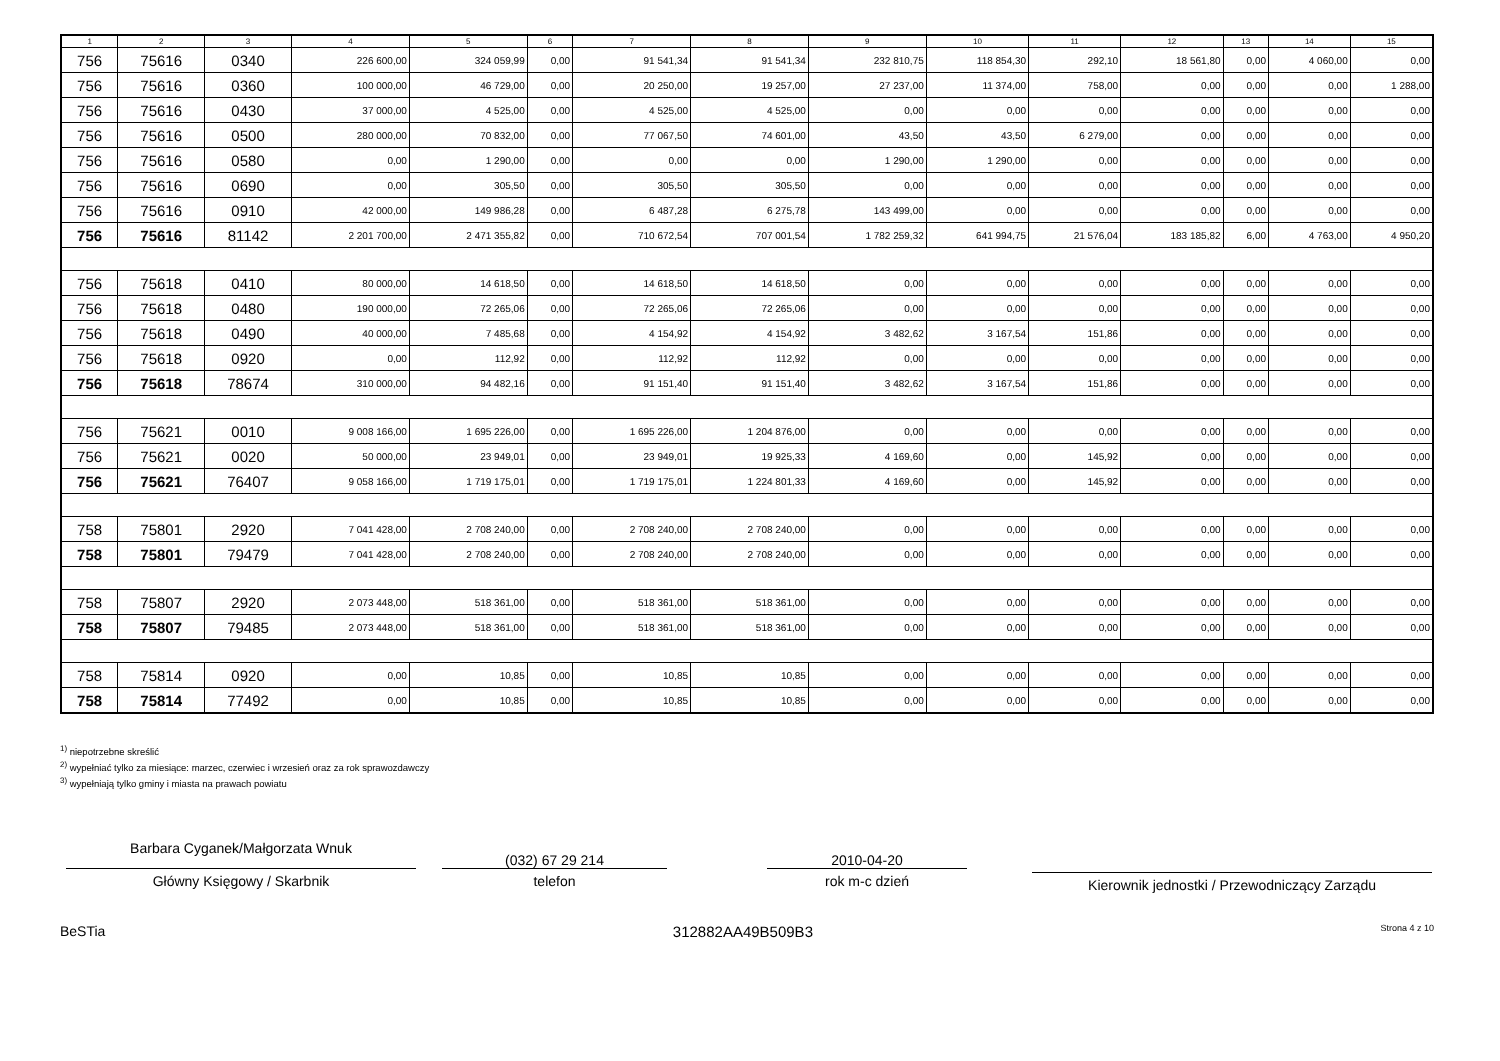| 1 | 2 | 3 | 4 | 5 | 6 | 7 | 8 | 9 | 10 | 11 | 12 | 13 | 14 | 15 |
| --- | --- | --- | --- | --- | --- | --- | --- | --- | --- | --- | --- | --- | --- | --- |
| 756 | 75616 | 0340 | 226 600,00 | 324 059,99 | 0,00 | 91 541,34 | 91 541,34 | 232 810,75 | 118 854,30 | 292,10 | 18 561,80 | 0,00 | 4 060,00 | 0,00 |
| 756 | 75616 | 0360 | 100 000,00 | 46 729,00 | 0,00 | 20 250,00 | 19 257,00 | 27 237,00 | 11 374,00 | 758,00 | 0,00 | 0,00 | 0,00 | 1 288,00 |
| 756 | 75616 | 0430 | 37 000,00 | 4 525,00 | 0,00 | 4 525,00 | 4 525,00 | 0,00 | 0,00 | 0,00 | 0,00 | 0,00 | 0,00 | 0,00 |
| 756 | 75616 | 0500 | 280 000,00 | 70 832,00 | 0,00 | 77 067,50 | 74 601,00 | 43,50 | 43,50 | 6 279,00 | 0,00 | 0,00 | 0,00 | 0,00 |
| 756 | 75616 | 0580 | 0,00 | 1 290,00 | 0,00 | 0,00 | 0,00 | 1 290,00 | 1 290,00 | 0,00 | 0,00 | 0,00 | 0,00 | 0,00 |
| 756 | 75616 | 0690 | 0,00 | 305,50 | 0,00 | 305,50 | 305,50 | 0,00 | 0,00 | 0,00 | 0,00 | 0,00 | 0,00 | 0,00 |
| 756 | 75616 | 0910 | 42 000,00 | 149 986,28 | 0,00 | 6 487,28 | 6 275,78 | 143 499,00 | 0,00 | 0,00 | 0,00 | 0,00 | 0,00 | 0,00 |
| 756 | 75616 | 81142 | 2 201 700,00 | 2 471 355,82 | 0,00 | 710 672,54 | 707 001,54 | 1 782 259,32 | 641 994,75 | 21 576,04 | 183 185,82 | 6,00 | 4 763,00 | 4 950,20 |
| 756 | 75618 | 0410 | 80 000,00 | 14 618,50 | 0,00 | 14 618,50 | 14 618,50 | 0,00 | 0,00 | 0,00 | 0,00 | 0,00 | 0,00 | 0,00 |
| 756 | 75618 | 0480 | 190 000,00 | 72 265,06 | 0,00 | 72 265,06 | 72 265,06 | 0,00 | 0,00 | 0,00 | 0,00 | 0,00 | 0,00 | 0,00 |
| 756 | 75618 | 0490 | 40 000,00 | 7 485,68 | 0,00 | 4 154,92 | 4 154,92 | 3 482,62 | 3 167,54 | 151,86 | 0,00 | 0,00 | 0,00 | 0,00 |
| 756 | 75618 | 0920 | 0,00 | 112,92 | 0,00 | 112,92 | 112,92 | 0,00 | 0,00 | 0,00 | 0,00 | 0,00 | 0,00 | 0,00 |
| 756 | 75618 | 78674 | 310 000,00 | 94 482,16 | 0,00 | 91 151,40 | 91 151,40 | 3 482,62 | 3 167,54 | 151,86 | 0,00 | 0,00 | 0,00 | 0,00 |
| 756 | 75621 | 0010 | 9 008 166,00 | 1 695 226,00 | 0,00 | 1 695 226,00 | 1 204 876,00 | 0,00 | 0,00 | 0,00 | 0,00 | 0,00 | 0,00 | 0,00 |
| 756 | 75621 | 0020 | 50 000,00 | 23 949,01 | 0,00 | 23 949,01 | 19 925,33 | 4 169,60 | 0,00 | 145,92 | 0,00 | 0,00 | 0,00 | 0,00 |
| 756 | 75621 | 76407 | 9 058 166,00 | 1 719 175,01 | 0,00 | 1 719 175,01 | 1 224 801,33 | 4 169,60 | 0,00 | 145,92 | 0,00 | 0,00 | 0,00 | 0,00 |
| 758 | 75801 | 2920 | 7 041 428,00 | 2 708 240,00 | 0,00 | 2 708 240,00 | 2 708 240,00 | 0,00 | 0,00 | 0,00 | 0,00 | 0,00 | 0,00 | 0,00 |
| 758 | 75801 | 79479 | 7 041 428,00 | 2 708 240,00 | 0,00 | 2 708 240,00 | 2 708 240,00 | 0,00 | 0,00 | 0,00 | 0,00 | 0,00 | 0,00 | 0,00 |
| 758 | 75807 | 2920 | 2 073 448,00 | 518 361,00 | 0,00 | 518 361,00 | 518 361,00 | 0,00 | 0,00 | 0,00 | 0,00 | 0,00 | 0,00 | 0,00 |
| 758 | 75807 | 79485 | 2 073 448,00 | 518 361,00 | 0,00 | 518 361,00 | 518 361,00 | 0,00 | 0,00 | 0,00 | 0,00 | 0,00 | 0,00 | 0,00 |
| 758 | 75814 | 0920 | 0,00 | 10,85 | 0,00 | 10,85 | 10,85 | 0,00 | 0,00 | 0,00 | 0,00 | 0,00 | 0,00 | 0,00 |
| 758 | 75814 | 77492 | 0,00 | 10,85 | 0,00 | 10,85 | 10,85 | 0,00 | 0,00 | 0,00 | 0,00 | 0,00 | 0,00 | 0,00 |
<sup>1)</sup> niepotrzebne skreślić
<sup>2)</sup> wypełniać tylko za miesiące: marzec, czerwiec i wrzesień oraz za rok sprawozdawczy
<sup>3)</sup> wypełniają tylko gminy i miasta na prawach powiatu
Barbara Cyganek/Małgorzata Wnuk
Główny Księgowy / Skarbnik
(032) 67 29 214
telefon
2010-04-20
rok m-c dzień
Kierownik jednostki / Przewodniczący Zarządu
BeSTia 312882AA49B509B3 Strona 4 z 10